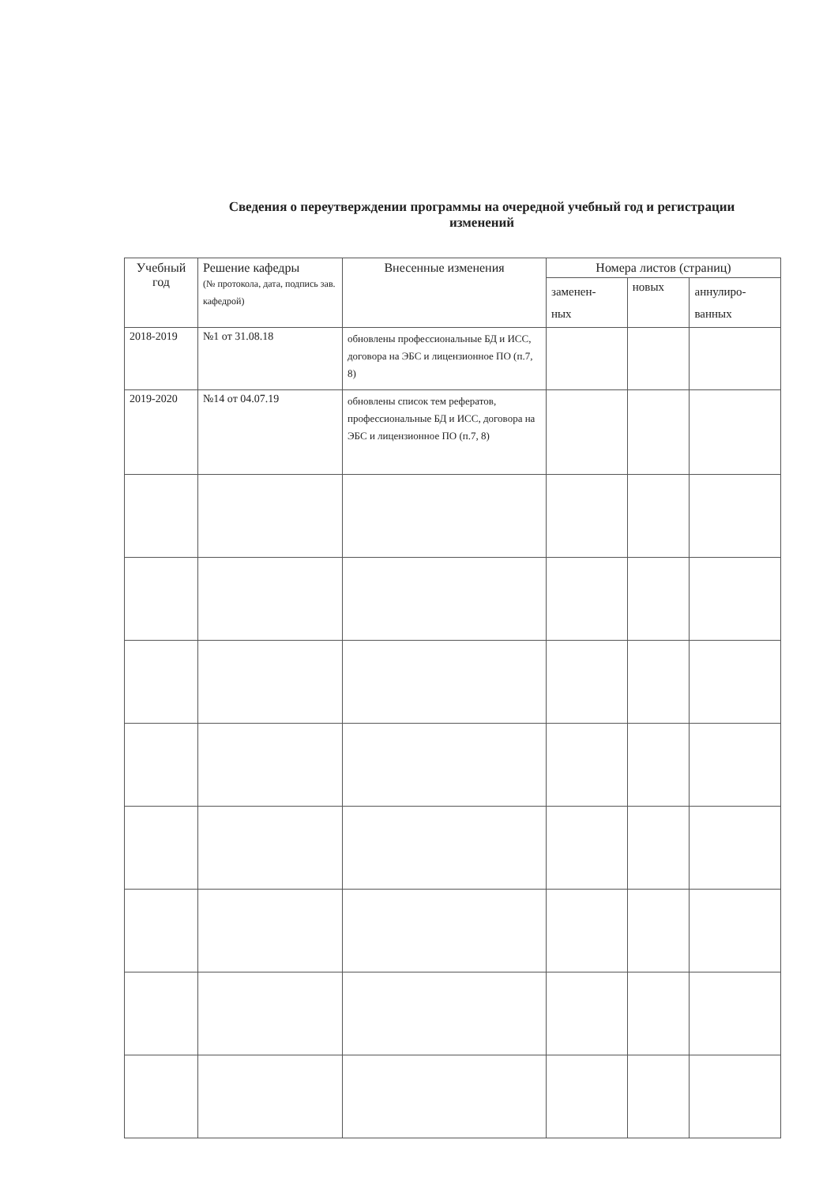Сведения о переутверждении программы на очередной учебный год и регистрации изменений
| Учебный год | Решение кафедры (№ протокола, дата, подпись зав. кафедрой) | Внесенные изменения | Номера листов (страниц) | | |
| --- | --- | --- | --- | --- | --- |
| | | | заменен- ных | новых | аннулиро- ванных |
| 2018-2019 | №1 от 31.08.18 | обновлены профессиональные БД и ИСС, договора на ЭБС и лицензионное ПО (п.7, 8) | | | |
| 2019-2020 | №14 от 04.07.19 | обновлены список тем рефератов, профессиональные БД и ИСС, договора на ЭБС и лицензионное ПО (п.7, 8) | | | |